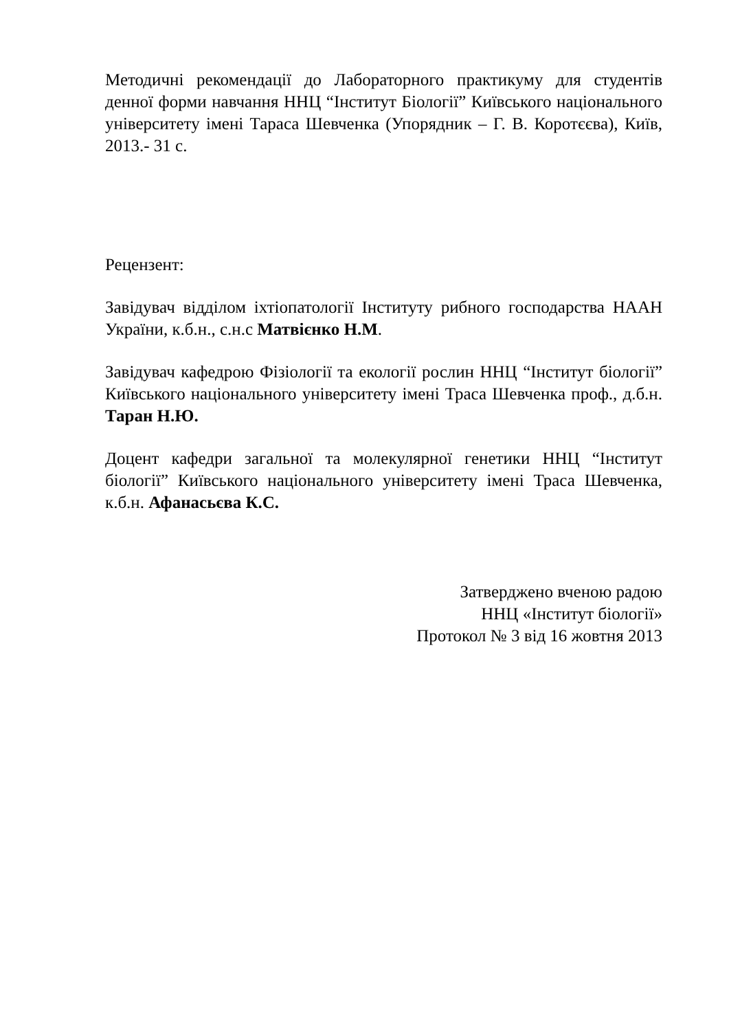Методичні рекомендації до Лабораторного практикуму для студентів денної форми навчання ННЦ “Інститут Біології” Київського національного університету імені Тараса Шевченка (Упорядник – Г. В. Коротєєва), Київ, 2013.- 31 с.
Рецензент:
Завідувач відділом іхтіопатології Інституту рибного господарства НААН України, к.б.н., с.н.с Матвієнко Н.М.
Завідувач кафедрою Фізіології та екології рослин ННЦ “Інститут біології” Київського національного університету імені Траса Шевченка проф., д.б.н. Таран Н.Ю.
Доцент кафедри загальної та молекулярної генетики ННЦ “Інститут біології” Київського національного університету імені Траса Шевченка, к.б.н. Афанасьєва К.С.
Затверджено вченою радою
ННЦ «Інститут біології»
Протокол № 3 від 16 жовтня 2013